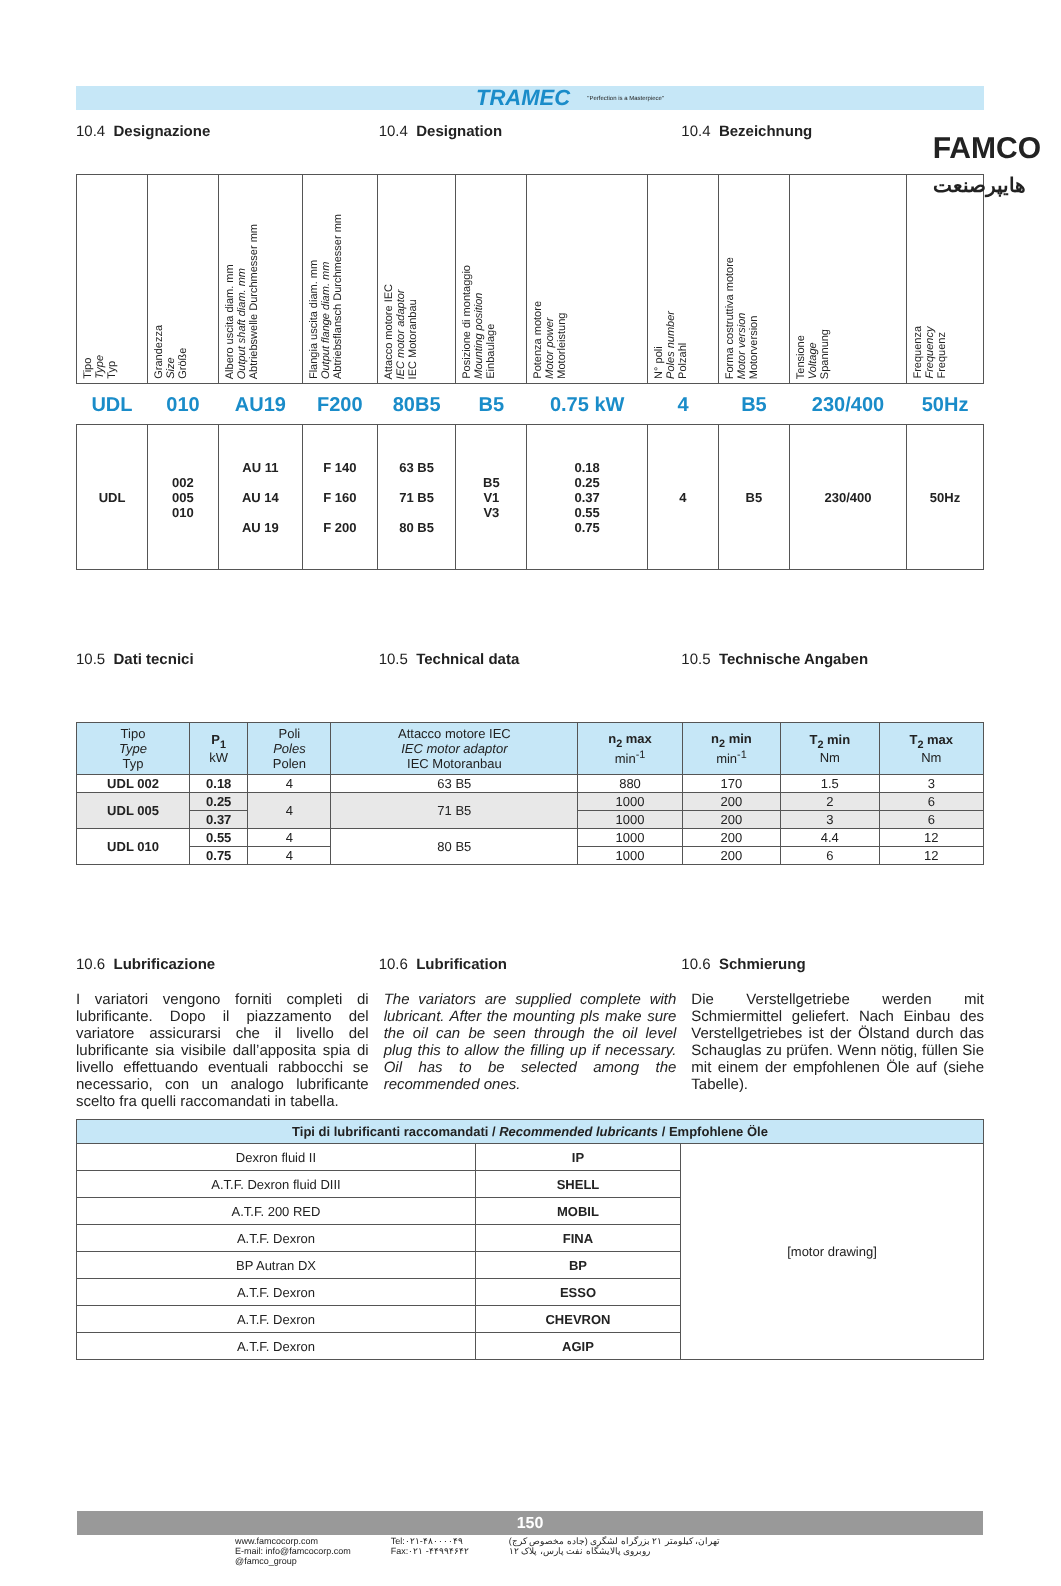FAMCO
هایپرصنعت
TRAMEC "Perfection is a Masterpiece"
10.4 Designazione 10.4 Designation 10.4 Bezeichnung
| Tipo Type Typ | Grandezza Size Größe | Albero uscita diam. mm Output shaft diam. mm Abtriebswelle Durchmesser mm | Flangia uscita diam. mm Output flange diam. mm Abtriebsflansch Durchmesser mm | Attacco motore IEC IEC motor adaptor IEC Motoranbau | Posizione di montaggio Mounting position Einbaulage | Potenza motore Motor power Motorleistung | N° poli Poles number Polzahl | Forma costruttiva motore Motor version Motorversion | Tensione Voltage Spannung | Frequenza Frequency Frequenz |
| --- | --- | --- | --- | --- | --- | --- | --- | --- | --- | --- |
| UDL | 010 | AU19 | F200 | 80B5 | B5 | 0.75 kW | 4 | B5 | 230/400 | 50Hz |
| UDL | 002 005 010 | AU 11 AU 14 AU 19 | F 140 F 160 F 200 | 63 B5 71 B5 80 B5 | B5 V1 V3 | 0.18 0.25 0.37 0.55 0.75 | 4 | B5 | 230/400 | 50Hz |
10.5 Dati tecnici 10.5 Technical data 10.5 Technische Angaben
| Tipo Type Typ | P<sub>1</sub> kW | Poli Poles Polen | Attacco motore IEC IEC motor adaptor IEC Motoranbau | n<sub>2</sub> max min<sup>-1</sup> | n<sub>2</sub> min min<sup>-1</sup> | T<sub>2</sub> min Nm | T<sub>2</sub> max Nm |
| --- | --- | --- | --- | --- | --- | --- | --- |
| UDL 002 | 0.18 | 4 | 63 B5 | 880 | 170 | 1.5 | 3 |
| UDL 005 | 0.25 | 4 | 71 B5 | 1000 | 200 | 2 | 6 |
| | 0.37 | | | 1000 | 200 | 3 | 6 |
| UDL 010 | 0.55 | 4 | 80 B5 | 1000 | 200 | 4.4 | 12 |
| | 0.75 | 4 | | 1000 | 200 | 6 | 12 |
10.6 Lubrificazione 10.6 Lubrification 10.6 Schmierung
I variatori vengono forniti completi di lubrificante. Dopo il piazzamento del variatore assicurarsi che il livello del lubrificante sia visibile dall’apposita spia di livello effettuando eventuali rabbocchi se necessario, con un analogo lubrificante scelto fra quelli raccomandati in tabella.
The variators are supplied complete with lubricant. After the mounting pls make sure the oil can be seen through the oil level plug this to allow the filling up if necessary. Oil has to be selected among the recommended ones.
Die Verstellgetriebe werden mit Schmiermittel geliefert. Nach Einbau des Verstellgetriebes ist der Ölstand durch das Schauglas zu prüfen. Wenn nötig, füllen Sie mit einem der empfohlenen Öle auf (siehe Tabelle).
| Tipi di lubrificanti raccomandati / Recommended lubricants / Empfohlene Öle | | |
| --- | --- | --- |
| Dexron fluid II | IP | [motor drawing] |
| A.T.F. Dexron fluid DIII | SHELL | |
| A.T.F. 200 RED | MOBIL | |
| A.T.F. Dexron | FINA | |
| BP Autran DX | BP | |
| A.T.F. Dexron | ESSO | |
| A.T.F. Dexron | CHEVRON | |
| A.T.F. Dexron | AGIP | |
150
www.famcocorp.com
E-mail: info@famcocorp.com
@famco_group
Tel:۰۲۱-۴۸۰۰۰۰۴۹
Fax:۰۲۱ -۴۴۹۹۴۶۴۲
تهران، کیلومتر ۲۱ بزرگراه لشگری (جاده مخصوص کرج)
روبروی پالایشگاه نفت پارس، پلاک ۱۲